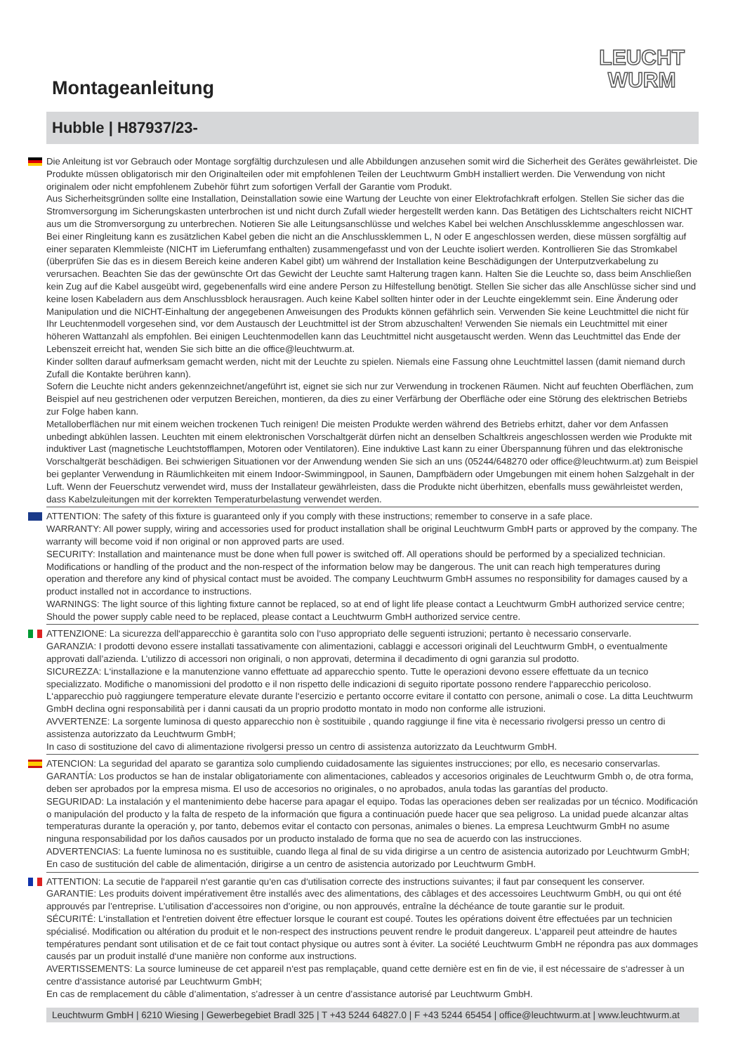LEUCHT
WURM
Montageanleitung
Hubble | H87937/23-
Die Anleitung ist vor Gebrauch oder Montage sorgfältig durchzulesen und alle Abbildungen anzusehen somit wird die Sicherheit des Gerätes gewährleistet. Die Produkte müssen obligatorisch mir den Originalteilen oder mit empfohlenen Teilen der Leuchtwurm GmbH installiert werden. Die Verwendung von nicht originalem oder nicht empfohlenem Zubehör führt zum sofortigen Verfall der Garantie vom Produkt.
Aus Sicherheitsgründen sollte eine Installation, Deinstallation sowie eine Wartung der Leuchte von einer Elektrofachkraft erfolgen. Stellen Sie sicher das die Stromversorgung im Sicherungskasten unterbrochen ist und nicht durch Zufall wieder hergestellt werden kann. Das Betätigen des Lichtschalters reicht NICHT aus um die Stromversorgung zu unterbrechen. Notieren Sie alle Leitungsanschlüsse und welches Kabel bei welchen Anschlussklemme angeschlossen war. Bei einer Ringleitung kann es zusätzlichen Kabel geben die nicht an die Anschlussklemmen L, N oder E angeschlossen werden, diese müssen sorgfältig auf einer separaten Klemmleiste (NICHT im Lieferumfang enthalten) zusammengefasst und von der Leuchte isoliert werden. Kontrollieren Sie das Stromkabel (überprüfen Sie das es in diesem Bereich keine anderen Kabel gibt) um während der Installation keine Beschädigungen der Unterputzverkabelung zu verursachen. Beachten Sie das der gewünschte Ort das Gewicht der Leuchte samt Halterung tragen kann. Halten Sie die Leuchte so, dass beim Anschließen kein Zug auf die Kabel ausgeübt wird, gegebenenfalls wird eine andere Person zu Hilfestellung benötigt. Stellen Sie sicher das alle Anschlüsse sicher sind und keine losen Kabeladern aus dem Anschlussblock herausragen. Auch keine Kabel sollten hinter oder in der Leuchte eingeklemmt sein. Eine Änderung oder Manipulation und die NICHT-Einhaltung der angegebenen Anweisungen des Produkts können gefährlich sein. Verwenden Sie keine Leuchtmittel die nicht für Ihr Leuchtenmodell vorgesehen sind, vor dem Austausch der Leuchtmittel ist der Strom abzuschalten! Verwenden Sie niemals ein Leuchtmittel mit einer höheren Wattanzahl als empfohlen. Bei einigen Leuchtenmodellen kann das Leuchtmittel nicht ausgetauscht werden. Wenn das Leuchtmittel das Ende der Lebenszeit erreicht hat, wenden Sie sich bitte an die office@leuchtwurm.at.
Kinder sollten darauf aufmerksam gemacht werden, nicht mit der Leuchte zu spielen. Niemals eine Fassung ohne Leuchtmittel lassen (damit niemand durch Zufall die Kontakte berühren kann).
Sofern die Leuchte nicht anders gekennzeichnet/angeführt ist, eignet sie sich nur zur Verwendung in trockenen Räumen. Nicht auf feuchten Oberflächen, zum Beispiel auf neu gestrichenen oder verputzen Bereichen, montieren, da dies zu einer Verfärbung der Oberfläche oder eine Störung des elektrischen Betriebs zur Folge haben kann.
Metalloberflächen nur mit einem weichen trockenen Tuch reinigen! Die meisten Produkte werden während des Betriebs erhitzt, daher vor dem Anfassen unbedingt abkühlen lassen. Leuchten mit einem elektronischen Vorschaltgerät dürfen nicht an denselben Schaltkreis angeschlossen werden wie Produkte mit induktiver Last (magnetische Leuchtstofflampen, Motoren oder Ventilatoren). Eine induktive Last kann zu einer Überspannung führen und das elektronische Vorschaltgerät beschädigen. Bei schwierigen Situationen vor der Anwendung wenden Sie sich an uns (05244/648270 oder office@leuchtwurm.at) zum Beispiel bei geplanter Verwendung in Räumlichkeiten mit einem Indoor-Swimmingpool, in Saunen, Dampfbädern oder Umgebungen mit einem hohen Salzgehalt in der Luft. Wenn der Feuerschutz verwendet wird, muss der Installateur gewährleisten, dass die Produkte nicht überhitzen, ebenfalls muss gewährleistet werden, dass Kabelzuleitungen mit der korrekten Temperaturbelastung verwendet werden.
ATTENTION: The safety of this fixture is guaranteed only if you comply with these instructions; remember to conserve in a safe place.
WARRANTY: All power supply, wiring and accessories used for product installation shall be original Leuchtwurm GmbH parts or approved by the company. The warranty will become void if non original or non approved parts are used.
SECURITY: Installation and maintenance must be done when full power is switched off. All operations should be performed by a specialized technician. Modifications or handling of the product and the non-respect of the information below may be dangerous. The unit can reach high temperatures during operation and therefore any kind of physical contact must be avoided. The company Leuchtwurm GmbH assumes no responsibility for damages caused by a product installed not in accordance to instructions.
WARNINGS: The light source of this lighting fixture cannot be replaced, so at end of light life please contact a Leuchtwurm GmbH authorized service centre; Should the power supply cable need to be replaced, please contact a Leuchtwurm GmbH authorized service centre.
ATTENZIONE: La sicurezza dell‘apparecchio è garantita solo con l‘uso appropriato delle seguenti istruzioni; pertanto è necessario conservarle.
GARANZIA: I prodotti devono essere installati tassativamente con alimentazioni, cablaggi e accessori originali del Leuchtwurm GmbH, o eventualmente approvati dall’azienda. L’utilizzo di accessori non originali, o non approvati, determina il decadimento di ogni garanzia sul prodotto.
SICUREZZA: L‘installazione e la manutenzione vanno effettuate ad apparecchio spento. Tutte le operazioni devono essere effettuate da un tecnico specializzato. Modifiche o manomissioni del prodotto e il non rispetto delle indicazioni di seguito riportate possono rendere l‘apparecchio pericoloso. L‘apparecchio può raggiungere temperature elevate durante l‘esercizio e pertanto occorre evitare il contatto con persone, animali o cose. La ditta Leuchtwurm GmbH declina ogni responsabilità per i danni causati da un proprio prodotto montato in modo non conforme alle istruzioni.
AVVERTENZE: La sorgente luminosa di questo apparecchio non è sostituibile , quando raggiunge il fine vita è necessario rivolgersi presso un centro di assistenza autorizzato da Leuchtwurm GmbH;
In caso di sostituzione del cavo di alimentazione rivolgersi presso un centro di assistenza autorizzato da Leuchtwurm GmbH.
ATENCION: La seguridad del aparato se garantiza solo cumpliendo cuidadosamente las siguientes instrucciones; por ello, es necesario conservarlas.
GARANTÍA: Los productos se han de instalar obligatoriamente con alimentaciones, cableados y accesorios originales de Leuchtwurm Gmbh o, de otra forma, deben ser aprobados por la empresa misma. El uso de accesorios no originales, o no aprobados, anula todas las garantías del producto.
SEGURIDAD: La instalación y el mantenimiento debe hacerse para apagar el equipo. Todas las operaciones deben ser realizadas por un técnico. Modificación o manipulación del producto y la falta de respeto de la información que figura a continuación puede hacer que sea peligroso. La unidad puede alcanzar altas temperaturas durante la operación y, por tanto, debemos evitar el contacto con personas, animales o bienes. La empresa Leuchtwurm GmbH no asume ninguna responsabilidad por los daños causados por un producto instalado de forma que no sea de acuerdo con las instrucciones.
ADVERTENCIAS: La fuente luminosa no es sustituible, cuando llega al final de su vida dirigirse a un centro de asistencia autorizado por Leuchtwurm GmbH;
En caso de sustitución del cable de alimentación, dirigirse a un centro de asistencia autorizado por Leuchtwurm GmbH.
ATTENTION: La secutie de l‘appareil n‘est garantie qu‘en cas d‘utilisation correcte des instructions suivantes; il faut par consequent les conserver.
GARANTIE: Les produits doivent impérativement être installés avec des alimentations, des câblages et des accessoires Leuchtwurm GmbH, ou qui ont été approuvés par l’entreprise. L’utilisation d’accessoires non d’origine, ou non approuvés, entraîne la déchéance de toute garantie sur le produit.
SÉCURITÉ: L‘installation et l‘entretien doivent être effectuer lorsque le courant est coupé. Toutes les opérations doivent être effectuées par un technicien spécialisé. Modification ou altération du produit et le non-respect des instructions peuvent rendre le produit dangereux. L‘appareil peut atteindre de hautes températures pendant sont utilisation et de ce fait tout contact physique ou autres sont à éviter. La société Leuchtwurm GmbH ne répondra pas aux dommages causés par un produit installé d‘une manière non conforme aux instructions.
AVERTISSEMENTS: La source lumineuse de cet appareil n‘est pas remplaçable, quand cette dernière est en fin de vie, il est nécessaire de s‘adresser à un centre d‘assistance autorisé par Leuchtwurm GmbH;
En cas de remplacement du câble d’alimentation, s’adresser à un centre d’assistance autorisé par Leuchtwurm GmbH.
Leuchtwurm GmbH | 6210 Wiesing | Gewerbegebiet Bradl 325 | T +43 5244 64827.0 | F +43 5244 65454 | office@leuchtwurm.at | www.leuchtwurm.at